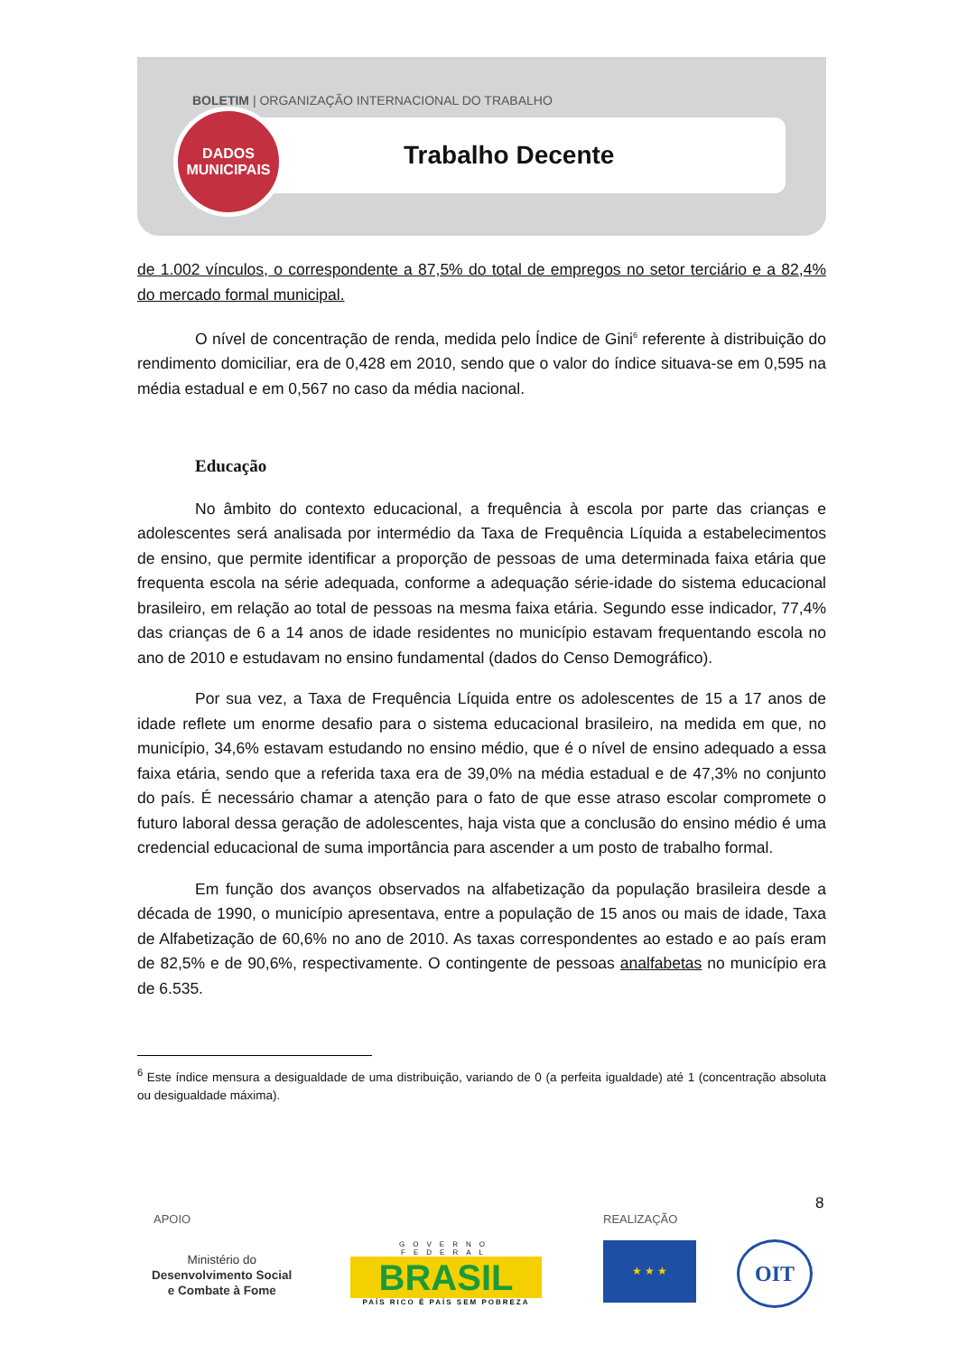BOLETIM | ORGANIZAÇÃO INTERNACIONAL DO TRABALHO
DADOS
MUNICIPAIS
Trabalho Decente
de 1.002 vínculos, o correspondente a 87,5% do total de empregos no setor terciário e a 82,4% do mercado formal municipal.
O nível de concentração de renda, medida pelo Índice de Gini<sup>6</sup> referente à distribuição do rendimento domiciliar, era de 0,428 em 2010, sendo que o valor do índice situava-se em 0,595 na média estadual e em 0,567 no caso da média nacional.
Educação
No âmbito do contexto educacional, a frequência à escola por parte das crianças e adolescentes será analisada por intermédio da Taxa de Frequência Líquida a estabelecimentos de ensino, que permite identificar a proporção de pessoas de uma determinada faixa etária que frequenta escola na série adequada, conforme a adequação série-idade do sistema educacional brasileiro, em relação ao total de pessoas na mesma faixa etária. Segundo esse indicador, 77,4% das crianças de 6 a 14 anos de idade residentes no município estavam frequentando escola no ano de 2010 e estudavam no ensino fundamental (dados do Censo Demográfico).
Por sua vez, a Taxa de Frequência Líquida entre os adolescentes de 15 a 17 anos de idade reflete um enorme desafio para o sistema educacional brasileiro, na medida em que, no município, 34,6% estavam estudando no ensino médio, que é o nível de ensino adequado a essa faixa etária, sendo que a referida taxa era de 39,0% na média estadual e de 47,3% no conjunto do país. É necessário chamar a atenção para o fato de que esse atraso escolar compromete o futuro laboral dessa geração de adolescentes, haja vista que a conclusão do ensino médio é uma credencial educacional de suma importância para ascender a um posto de trabalho formal.
Em função dos avanços observados na alfabetização da população brasileira desde a década de 1990, o município apresentava, entre a população de 15 anos ou mais de idade, Taxa de Alfabetização de 60,6% no ano de 2010. As taxas correspondentes ao estado e ao país eram de 82,5% e de 90,6%, respectivamente. O contingente de pessoas analfabetas no município era de 6.535.
<sup>6</sup> Este índice mensura a desigualdade de uma distribuição, variando de 0 (a perfeita igualdade) até 1 (concentração absoluta ou desigualdade máxima).
8
APOIO REALIZAÇÃO
Ministério do
Desenvolvimento Social
e Combate à Fome
GOVERNO FEDERAL
BRASIL
PAÍS RICO É PAÍS SEM POBREZA
★ ★ ★ OIT